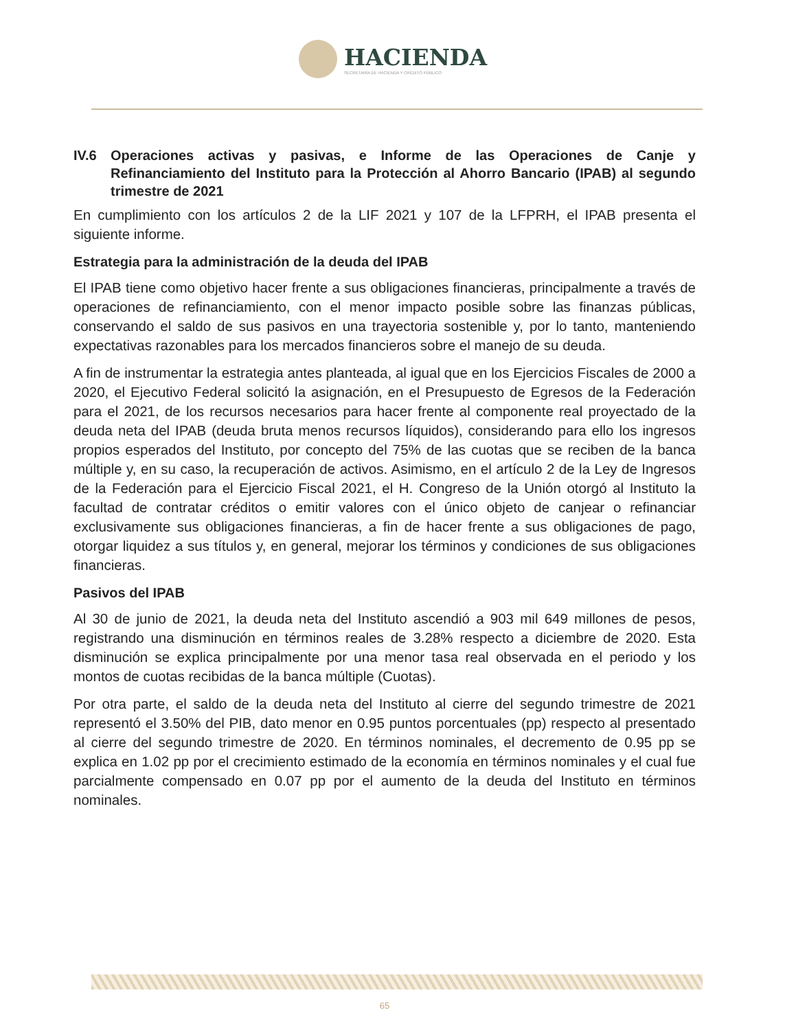HACIENDA
SECRETARÍA DE HACIENDA Y CRÉDITO PÚBLICO
IV.6 Operaciones activas y pasivas, e Informe de las Operaciones de Canje y Refinanciamiento del Instituto para la Protección al Ahorro Bancario (IPAB) al segundo trimestre de 2021
En cumplimiento con los artículos 2 de la LIF 2021 y 107 de la LFPRH, el IPAB presenta el siguiente informe.
Estrategia para la administración de la deuda del IPAB
El IPAB tiene como objetivo hacer frente a sus obligaciones financieras, principalmente a través de operaciones de refinanciamiento, con el menor impacto posible sobre las finanzas públicas, conservando el saldo de sus pasivos en una trayectoria sostenible y, por lo tanto, manteniendo expectativas razonables para los mercados financieros sobre el manejo de su deuda.
A fin de instrumentar la estrategia antes planteada, al igual que en los Ejercicios Fiscales de 2000 a 2020, el Ejecutivo Federal solicitó la asignación, en el Presupuesto de Egresos de la Federación para el 2021, de los recursos necesarios para hacer frente al componente real proyectado de la deuda neta del IPAB (deuda bruta menos recursos líquidos), considerando para ello los ingresos propios esperados del Instituto, por concepto del 75% de las cuotas que se reciben de la banca múltiple y, en su caso, la recuperación de activos. Asimismo, en el artículo 2 de la Ley de Ingresos de la Federación para el Ejercicio Fiscal 2021, el H. Congreso de la Unión otorgó al Instituto la facultad de contratar créditos o emitir valores con el único objeto de canjear o refinanciar exclusivamente sus obligaciones financieras, a fin de hacer frente a sus obligaciones de pago, otorgar liquidez a sus títulos y, en general, mejorar los términos y condiciones de sus obligaciones financieras.
Pasivos del IPAB
Al 30 de junio de 2021, la deuda neta del Instituto ascendió a 903 mil 649 millones de pesos, registrando una disminución en términos reales de 3.28% respecto a diciembre de 2020. Esta disminución se explica principalmente por una menor tasa real observada en el periodo y los montos de cuotas recibidas de la banca múltiple (Cuotas).
Por otra parte, el saldo de la deuda neta del Instituto al cierre del segundo trimestre de 2021 representó el 3.50% del PIB, dato menor en 0.95 puntos porcentuales (pp) respecto al presentado al cierre del segundo trimestre de 2020. En términos nominales, el decremento de 0.95 pp se explica en 1.02 pp por el crecimiento estimado de la economía en términos nominales y el cual fue parcialmente compensado en 0.07 pp por el aumento de la deuda del Instituto en términos nominales.
65